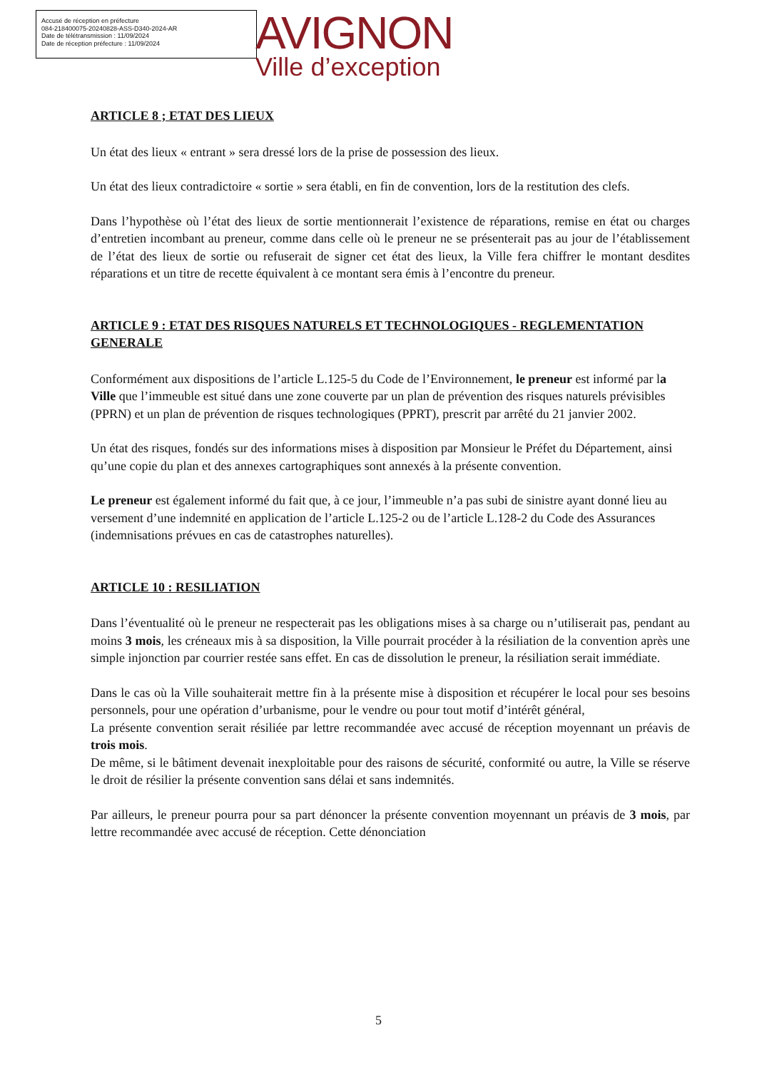Accusé de réception en préfecture
084-218400075-20240828-ASS-D340-2024-AR
Date de télétransmission : 11/09/2024
Date de réception préfecture : 11/09/2024
AVIGNON
Ville d’exception
ARTICLE 8 ; ETAT DES LIEUX
Un état des lieux « entrant » sera dressé lors de la prise de possession des lieux.
Un état des lieux contradictoire « sortie » sera établi, en fin de convention, lors de la restitution des clefs.
Dans l’hypothèse où l’état des lieux de sortie mentionnerait l’existence de réparations, remise en état ou charges d’entretien incombant au preneur, comme dans celle où le preneur ne se présenterait pas au jour de l’établissement de l’état des lieux de sortie ou refuserait de signer cet état des lieux, la Ville fera chiffrer le montant desdites réparations et un titre de recette équivalent à ce montant sera émis à l’encontre du preneur.
ARTICLE 9 : ETAT DES RISQUES NATURELS ET TECHNOLOGIQUES - REGLEMENTATION GENERALE
Conformément aux dispositions de l’article L.125-5 du Code de l’Environnement, le preneur est informé par la Ville que l’immeuble est situé dans une zone couverte par un plan de prévention des risques naturels prévisibles (PPRN) et un plan de prévention de risques technologiques (PPRT), prescrit par arrêté du 21 janvier 2002.
Un état des risques, fondés sur des informations mises à disposition par Monsieur le Préfet du Département, ainsi qu’une copie du plan et des annexes cartographiques sont annexés à la présente convention.
Le preneur est également informé du fait que, à ce jour, l’immeuble n’a pas subi de sinistre ayant donné lieu au versement d’une indemnité en application de l’article L.125-2 ou de l’article L.128-2 du Code des Assurances (indemnisations prévues en cas de catastrophes naturelles).
ARTICLE 10 : RESILIATION
Dans l’éventualité où le preneur ne respecterait pas les obligations mises à sa charge ou n’utiliserait pas, pendant au moins 3 mois, les créneaux mis à sa disposition, la Ville pourrait procéder à la résiliation de la convention après une simple injonction par courrier restée sans effet. En cas de dissolution le preneur, la résiliation serait immédiate.
Dans le cas où la Ville souhaiterait mettre fin à la présente mise à disposition et récupérer le local pour ses besoins personnels, pour une opération d’urbanisme, pour le vendre ou pour tout motif d’intérêt général,
La présente convention serait résiliée par lettre recommandée avec accusé de réception moyennant un préavis de trois mois.
De même, si le bâtiment devenait inexploitable pour des raisons de sécurité, conformité ou autre, la Ville se réserve le droit de résilier la présente convention sans délai et sans indemnités.
Par ailleurs, le preneur pourra pour sa part dénoncer la présente convention moyennant un préavis de 3 mois, par lettre recommandée avec accusé de réception. Cette dénonciation
5